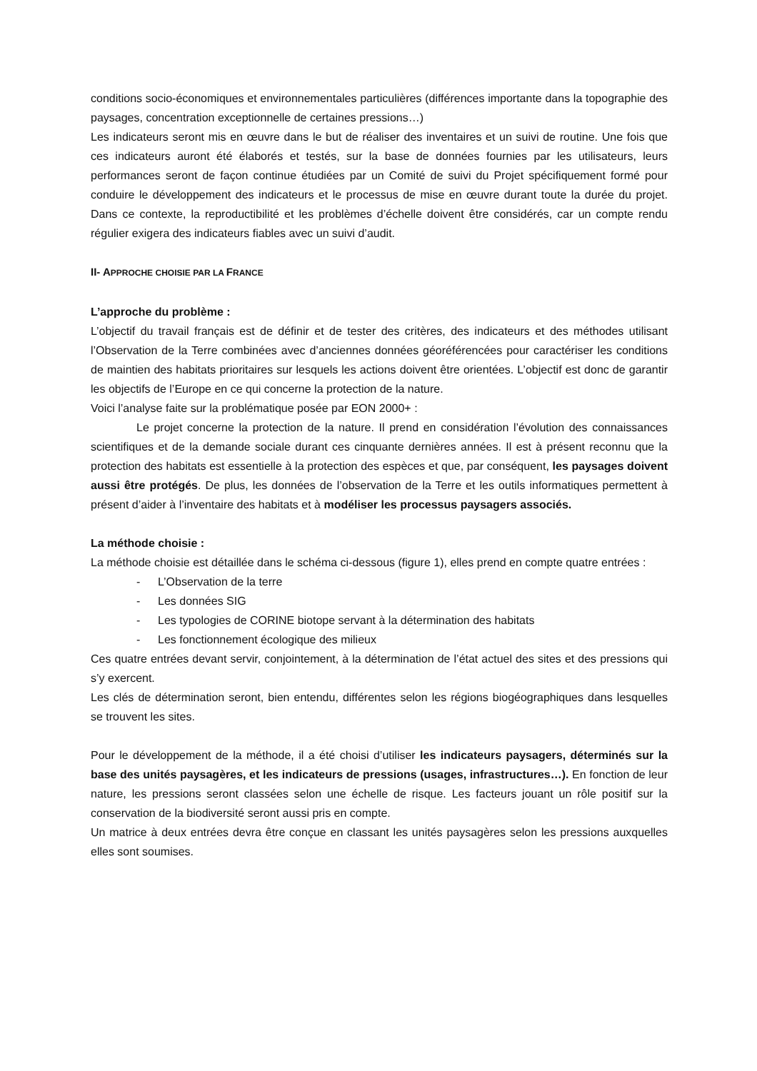conditions socio-économiques et environnementales particulières (différences importante dans la topographie des paysages, concentration exceptionnelle de certaines pressions…)
Les indicateurs seront mis en œuvre dans le but de réaliser des inventaires et un suivi de routine. Une fois que ces indicateurs auront été élaborés et testés, sur la base de données fournies par les utilisateurs, leurs performances seront de façon continue étudiées par un Comité de suivi du Projet spécifiquement formé pour conduire le développement des indicateurs et le processus de mise en œuvre durant toute la durée du projet. Dans ce contexte, la reproductibilité et les problèmes d’échelle doivent être considérés, car un compte rendu régulier exigera des indicateurs fiables avec un suivi d’audit.
II- APPROCHE CHOISIE PAR LA FRANCE
L’approche du problème :
L’objectif du travail français est de définir et de tester des critères, des indicateurs et des méthodes utilisant l’Observation de la Terre combinées avec d’anciennes données géoréférencées pour caractériser les conditions de maintien des habitats prioritaires sur lesquels les actions doivent être orientées. L’objectif est donc de garantir les objectifs de l’Europe en ce qui concerne la protection de la nature.
Voici l’analyse faite sur la problématique posée par EON 2000+ :
Le projet concerne la protection de la nature. Il prend en considération l’évolution des connaissances scientifiques et de la demande sociale durant ces cinquante dernières années. Il est à présent reconnu que la protection des habitats est essentielle à la protection des espèces et que, par conséquent, les paysages doivent aussi être protégés. De plus, les données de l’observation de la Terre et les outils informatiques permettent à présent d’aider à l’inventaire des habitats et à modéliser les processus paysagers associés.
La méthode choisie :
La méthode choisie est détaillée dans le schéma ci-dessous (figure 1), elles prend en compte quatre entrées :
- L’Observation de la terre
- Les données SIG
- Les typologies de CORINE biotope servant à la détermination des habitats
- Les fonctionnement écologique des milieux
Ces quatre entrées devant servir, conjointement, à la détermination de l’état actuel des sites et des pressions qui s’y exercent.
Les clés de détermination seront, bien entendu, différentes selon les régions biogéographiques dans lesquelles se trouvent les sites.
Pour le développement de la méthode, il a été choisi d’utiliser les indicateurs paysagers, déterminés sur la base des unités paysagères, et les indicateurs de pressions (usages, infrastructures…). En fonction de leur nature, les pressions seront classées selon une échelle de risque. Les facteurs jouant un rôle positif sur la conservation de la biodiversité seront aussi pris en compte.
Un matrice à deux entrées devra être conçue en classant les unités paysagères selon les pressions auxquelles elles sont soumises.